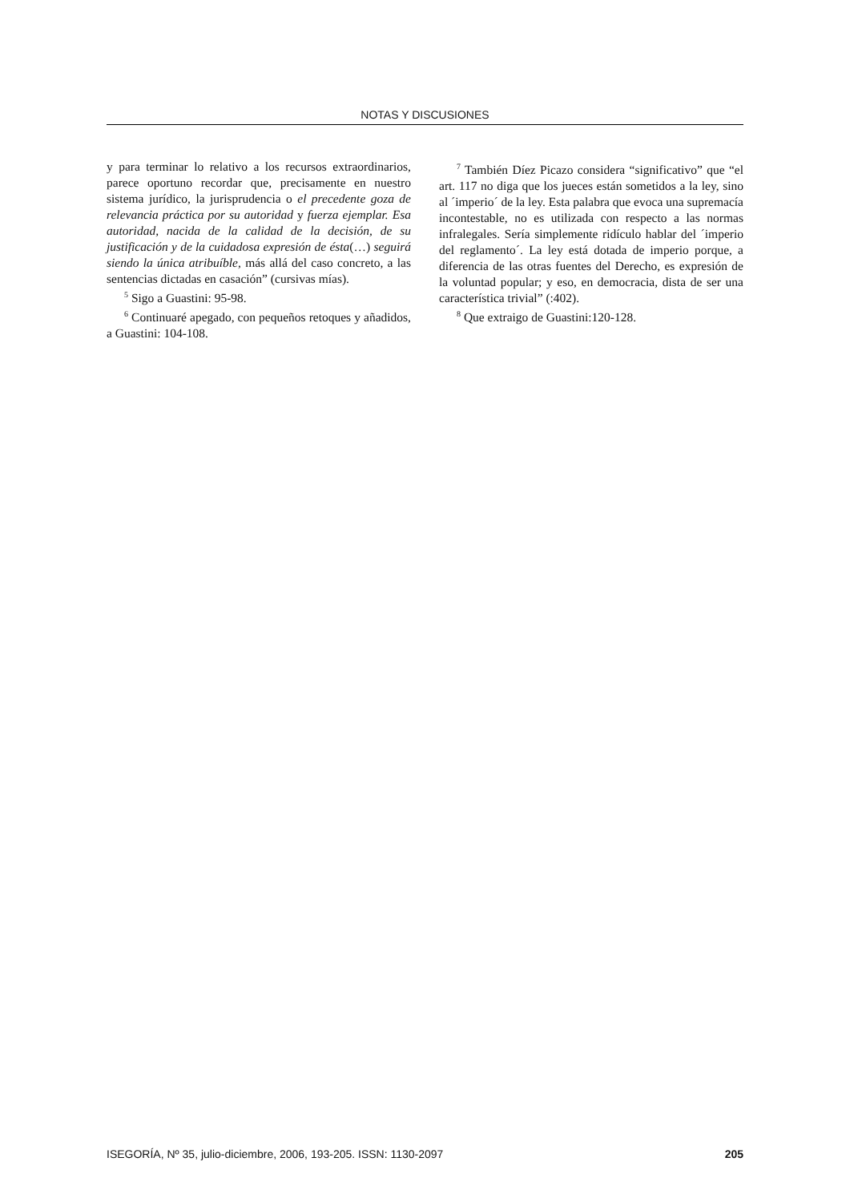NOTAS Y DISCUSIONES
y para terminar lo relativo a los recursos extraordinarios, parece oportuno recordar que, precisamente en nuestro sistema jurídico, la jurisprudencia o el precedente goza de relevancia práctica por su autoridad y fuerza ejemplar. Esa autoridad, nacida de la calidad de la decisión, de su justificación y de la cuidadosa expresión de ésta(…) seguirá siendo la única atribuíble, más allá del caso concreto, a las sentencias dictadas en casación” (cursivas mías).
<sup>5</sup> Sigo a Guastini: 95-98.
<sup>6</sup> Continuaré apegado, con pequeños retoques y añadidos, a Guastini: 104-108.
<sup>7</sup> También Díez Picazo considera “significativo” que “el art. 117 no diga que los jueces están sometidos a la ley, sino al ´imperio´ de la ley. Esta palabra que evoca una supremacía incontestable, no es utilizada con respecto a las normas infralegales. Sería simplemente ridículo hablar del ´imperio del reglamento´. La ley está dotada de imperio porque, a diferencia de las otras fuentes del Derecho, es expresión de la voluntad popular; y eso, en democracia, dista de ser una característica trivial” (:402).
<sup>8</sup> Que extraigo de Guastini:120-128.
ISEGORÍA, Nº 35, julio-diciembre, 2006, 193-205. ISSN: 1130-2097 205